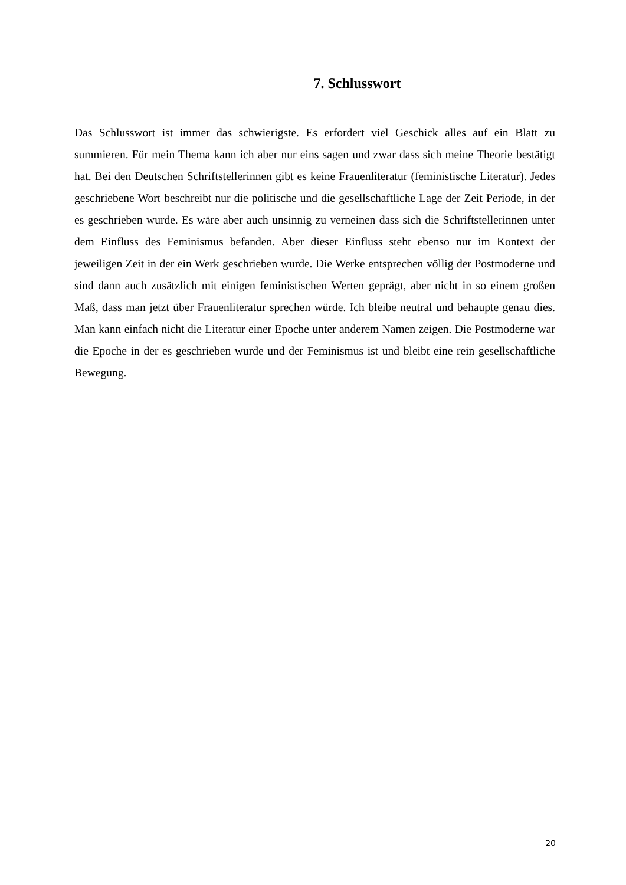7. Schlusswort
Das Schlusswort ist immer das schwierigste. Es erfordert viel Geschick alles auf ein Blatt zu summieren. Für mein Thema kann ich aber nur eins sagen und zwar dass sich meine Theorie bestätigt hat. Bei den Deutschen Schriftstellerinnen gibt es keine Frauenliteratur (feministische Literatur). Jedes geschriebene Wort beschreibt nur die politische und die gesellschaftliche Lage der Zeit Periode, in der es geschrieben wurde. Es wäre aber auch unsinnig zu verneinen dass sich die Schriftstellerinnen unter dem Einfluss des Feminismus befanden. Aber dieser Einfluss steht ebenso nur im Kontext der jeweiligen Zeit in der ein Werk geschrieben wurde. Die Werke entsprechen völlig der Postmoderne und sind dann auch zusätzlich mit einigen feministischen Werten geprägt, aber nicht in so einem großen Maß, dass man jetzt über Frauenliteratur sprechen würde. Ich bleibe neutral und behaupte genau dies. Man kann einfach nicht die Literatur einer Epoche unter anderem Namen zeigen. Die Postmoderne war die Epoche in der es geschrieben wurde und der Feminismus ist und bleibt eine rein gesellschaftliche Bewegung.
20